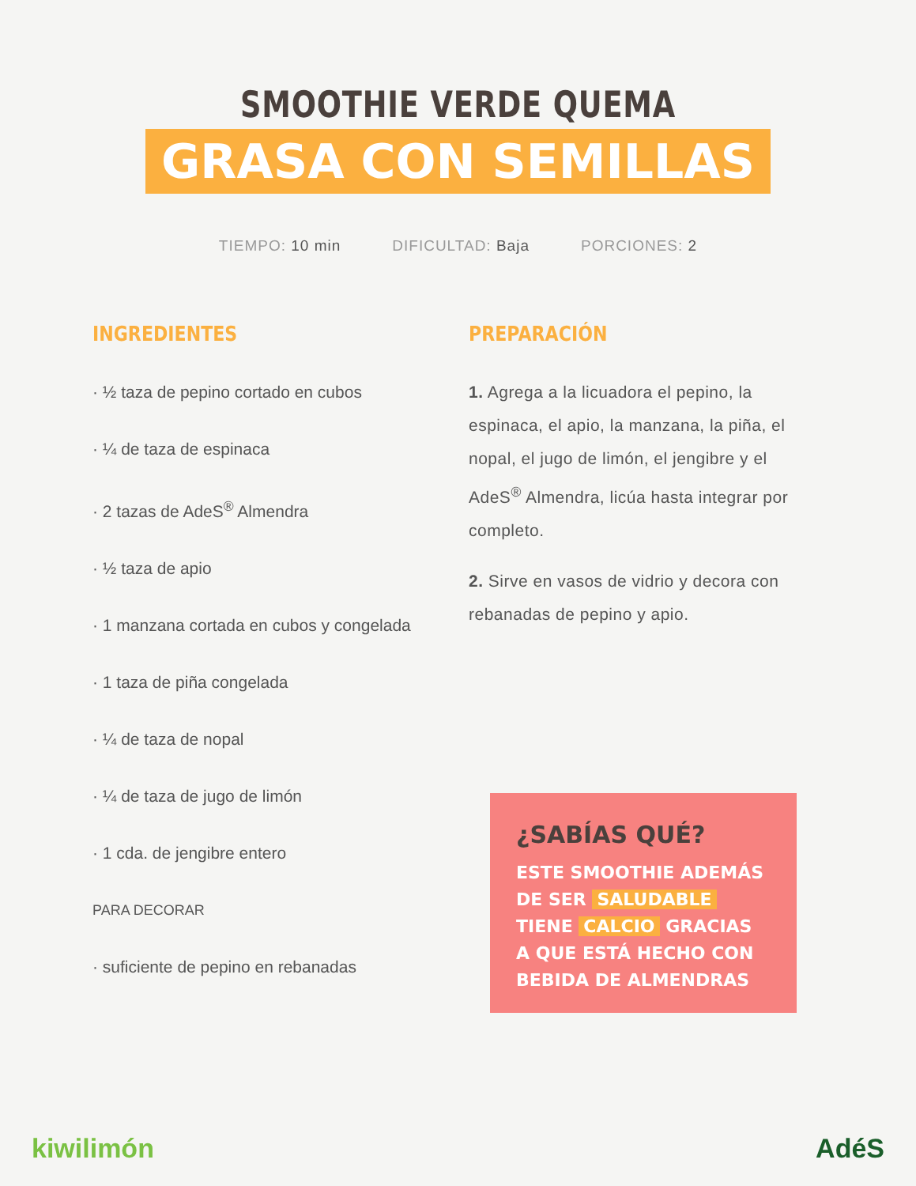SMOOTHIE VERDE QUEMA
GRASA CON SEMILLAS
TIEMPO: 10 min DIFICULTAD: Baja PORCIONES: 2
INGREDIENTES
· ½ taza de pepino cortado en cubos
· ¼ de taza de espinaca
· 2 tazas de AdeS<sup>®</sup> Almendra
· ½ taza de apio
· 1 manzana cortada en cubos y congelada
· 1 taza de piña congelada
· ¼ de taza de nopal
· ¼ de taza de jugo de limón
· 1 cda. de jengibre entero
PARA DECORAR
· suficiente de pepino en rebanadas
PREPARACIÓN
1. Agrega a la licuadora el pepino, la espinaca, el apio, la manzana, la piña, el nopal, el jugo de limón, el jengibre y el AdeS<sup>®</sup> Almendra, licúa hasta integrar por completo.
2. Sirve en vasos de vidrio y decora con rebanadas de pepino y apio.
¿SABÍAS QUÉ?
ESTE SMOOTHIE ADEMÁS DE SER SALUDABLE TIENE CALCIO GRACIAS A QUE ESTÁ HECHO CON BEBIDA DE ALMENDRAS
kiwilimón AdéS